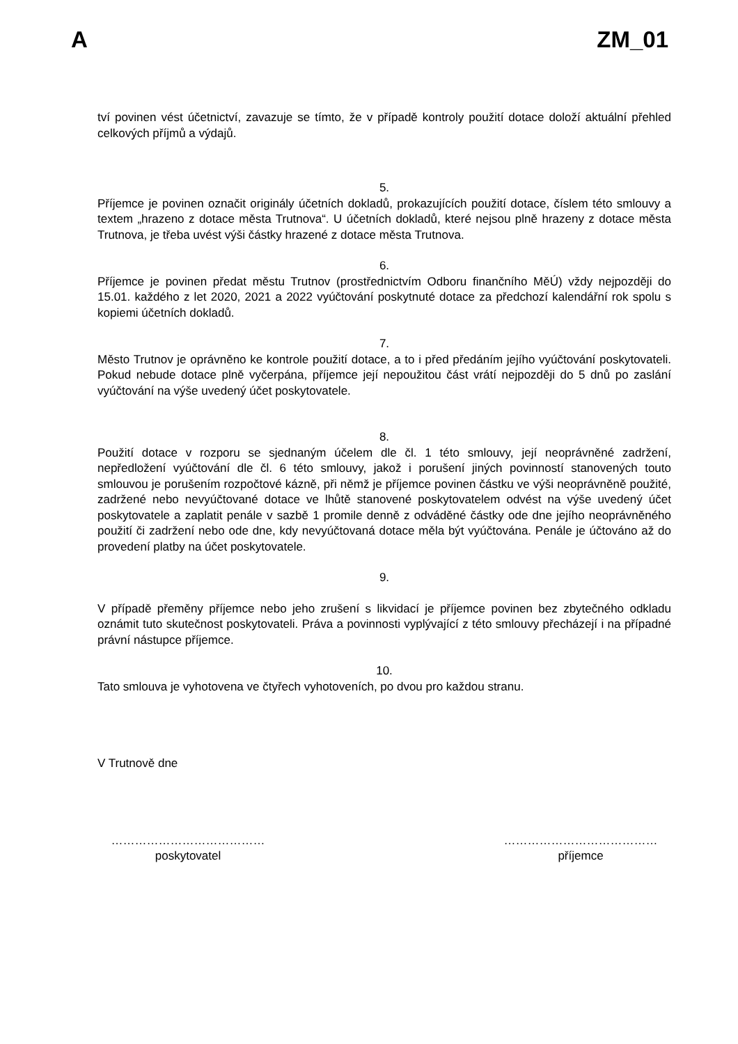A ZM_01
tví povinen vést účetnictví, zavazuje se tímto, že v případě kontroly použití dotace doloží aktuální přehled celkových příjmů a výdajů.
5.
Příjemce je povinen označit originály účetních dokladů, prokazujících použití dotace, číslem této smlouvy a textem „hrazeno z dotace města Trutnova“. U účetních dokladů, které nejsou plně hrazeny z dotace města Trutnova, je třeba uvést výši částky hrazené z dotace města Trutnova.
6.
Příjemce je povinen předat městu Trutnov (prostřednictvím Odboru finančního MěÚ) vždy nejpozději do 15.01. každého z let 2020, 2021 a 2022 vyúčtování poskytnuté dotace za předchozí kalendářní rok spolu s kopiemi účetních dokladů.
7.
Město Trutnov je oprávněno ke kontrole použití dotace, a to i před předáním jejího vyúčtování poskytovateli. Pokud nebude dotace plně vyčerpána, příjemce její nepoužitou část vrátí nejpozději do 5 dnů po zaslání vyúčtování na výše uvedený účet poskytovatele.
8.
Použití dotace v rozporu se sjednaným účelem dle čl. 1 této smlouvy, její neoprávněné zadržení, nepředložení vyúčtování dle čl. 6 této smlouvy, jakož i porušení jiných povinností stanovených touto smlouvou je porušením rozpočtové kázně, při němž je příjemce povinen částku ve výši neoprávněně použité, zadržené nebo nevyúčtované dotace ve lhůtě stanovené poskytovatelem odvést na výše uvedený účet poskytovatele a zaplatit penále v sazbě 1 promile denně z odváděné částky ode dne jejího neoprávněného použití či zadržení nebo ode dne, kdy nevyúčtovaná dotace měla být vyúčtována. Penále je účtováno až do provedení platby na účet poskytovatele.
9.
V případě přeměny příjemce nebo jeho zrušení s likvidací je příjemce povinen bez zbytečného odkladu oznámit tuto skutečnost poskytovateli. Práva a povinnosti vyplývající z této smlouvy přecházejí i na případné právní nástupce příjemce.
10.
Tato smlouva je vyhotovena ve čtyřech vyhotoveních, po dvou pro každou stranu.
V Trutnově dne
…………………………………
poskytovatel
…………………………………
příjemce